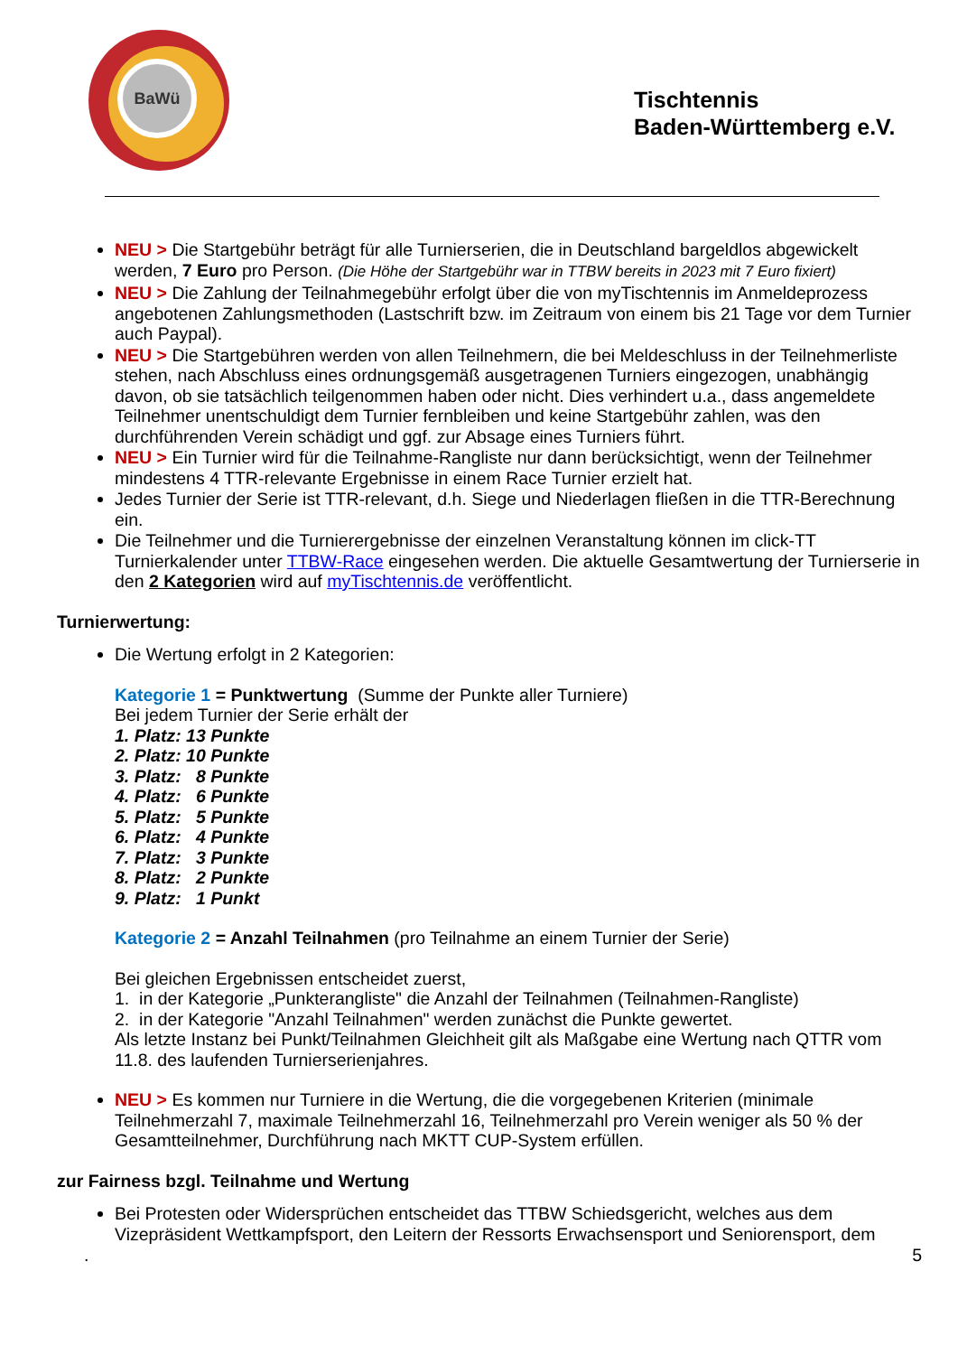BaWü
Tischtennis
Baden-Württemberg e.V.
NEU > Die Startgebühr beträgt für alle Turnierserien, die in Deutschland bargeldlos abgewickelt werden, 7 Euro pro Person. (Die Höhe der Startgebühr war in TTBW bereits in 2023 mit 7 Euro fixiert)
NEU > Die Zahlung der Teilnahmegebühr erfolgt über die von myTischtennis im Anmeldeprozess angebotenen Zahlungsmethoden (Lastschrift bzw. im Zeitraum von einem bis 21 Tage vor dem Turnier auch Paypal).
NEU > Die Startgebühren werden von allen Teilnehmern, die bei Meldeschluss in der Teilnehmerliste stehen, nach Abschluss eines ordnungsgemäß ausgetragenen Turniers eingezogen, unabhängig davon, ob sie tatsächlich teilgenommen haben oder nicht. Dies verhindert u.a., dass angemeldete Teilnehmer unentschuldigt dem Turnier fernbleiben und keine Startgebühr zahlen, was den durchführenden Verein schädigt und ggf. zur Absage eines Turniers führt.
NEU > Ein Turnier wird für die Teilnahme-Rangliste nur dann berücksichtigt, wenn der Teilnehmer mindestens 4 TTR-relevante Ergebnisse in einem Race Turnier erzielt hat.
Jedes Turnier der Serie ist TTR-relevant, d.h. Siege und Niederlagen fließen in die TTR-Berechnung ein.
Die Teilnehmer und die Turnierergebnisse der einzelnen Veranstaltung können im click-TT Turnierkalender unter TTBW-Race eingesehen werden. Die aktuelle Gesamtwertung der Turnierserie in den 2 Kategorien wird auf myTischtennis.de veröffentlicht.
Turnierwertung:
Die Wertung erfolgt in 2 Kategorien:
Kategorie 1 = Punktwertung (Summe der Punkte aller Turniere)
Bei jedem Turnier der Serie erhält der
1. Platz: 13 Punkte
2. Platz: 10 Punkte
3. Platz: 8 Punkte
4. Platz: 6 Punkte
5. Platz: 5 Punkte
6. Platz: 4 Punkte
7. Platz: 3 Punkte
8. Platz: 2 Punkte
9. Platz: 1 Punkt
Kategorie 2 = Anzahl Teilnahmen (pro Teilnahme an einem Turnier der Serie)
Bei gleichen Ergebnissen entscheidet zuerst,
1. in der Kategorie „Punkterangliste" die Anzahl der Teilnahmen (Teilnahmen-Rangliste)
2. in der Kategorie "Anzahl Teilnahmen" werden zunächst die Punkte gewertet.
Als letzte Instanz bei Punkt/Teilnahmen Gleichheit gilt als Maßgabe eine Wertung nach QTTR vom 11.8. des laufenden Turnierserienjahres.
NEU > Es kommen nur Turniere in die Wertung, die die vorgegebenen Kriterien (minimale Teilnehmerzahl 7, maximale Teilnehmerzahl 16, Teilnehmerzahl pro Verein weniger als 50 % der Gesamtteilnehmer, Durchführung nach MKTT CUP-System erfüllen.
zur Fairness bzgl. Teilnahme und Wertung
Bei Protesten oder Widersprüchen entscheidet das TTBW Schiedsgericht, welches aus dem Vizepräsident Wettkampfsport, den Leitern der Ressorts Erwachsensport und Seniorensport, dem
. 5